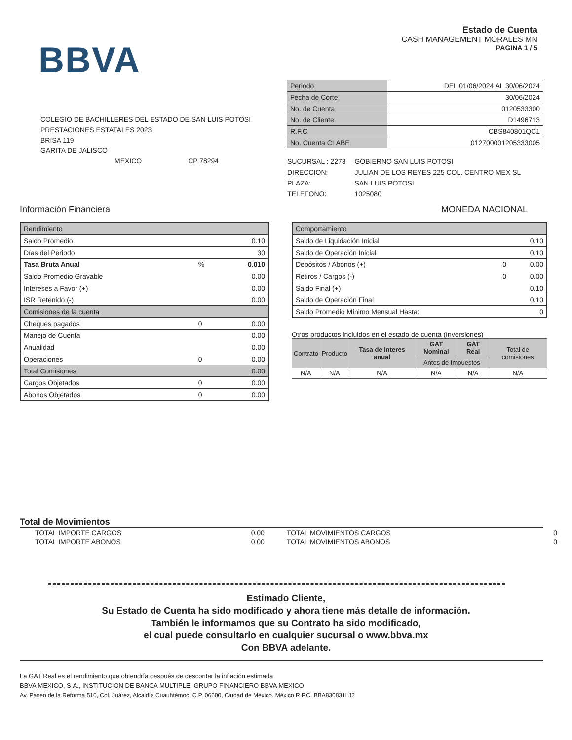BBVA
Estado de Cuenta
CASH MANAGEMENT MORALES MN
PAGINA 1 / 5
COLEGIO DE BACHILLERES DEL ESTADO DE SAN LUIS POTOSI
PRESTACIONES ESTATALES 2023
BRISA 119
GARITA DE JALISCO
MEXICO CP 78294
| Periodo | DEL 01/06/2024 AL 30/06/2024 |
| Fecha de Corte | 30/06/2024 |
| No. de Cuenta | 0120533300 |
| No. de Cliente | D1496713 |
| R.F.C | CBS840801QC1 |
| No. Cuenta CLABE | 012700001205333005 |
| SUCURSAL : 2273 | GOBIERNO SAN LUIS POTOSI |
| DIRECCION: | JULIAN DE LOS REYES 225 COL. CENTRO MEX SL |
| PLAZA: | SAN LUIS POTOSI |
| TELEFONO: | 1025080 |
Información Financiera MONEDA NACIONAL
| Rendimiento | | |
| Saldo Promedio | | 0.10 |
| Días del Periodo | | 30 |
| Tasa Bruta Anual | % | 0.010 |
| Saldo Promedio Gravable | | 0.00 |
| Intereses a Favor (+) | | 0.00 |
| ISR Retenido (-) | | 0.00 |
| Comisiones de la cuenta | | |
| Cheques pagados | 0 | 0.00 |
| Manejo de Cuenta | | 0.00 |
| Anualidad | | 0.00 |
| Operaciones | 0 | 0.00 |
| Total Comisiones | | 0.00 |
| Cargos Objetados | 0 | 0.00 |
| Abonos Objetados | 0 | 0.00 |
| Comportamiento | | |
| Saldo de Liquidación Inicial | | 0.10 |
| Saldo de Operación Inicial | | 0.10 |
| Depósitos / Abonos (+) | 0 | 0.00 |
| Retiros / Cargos (-) | 0 | 0.00 |
| Saldo Final (+) | | 0.10 |
| Saldo de Operación Final | | 0.10 |
| Saldo Promedio Mínimo Mensual Hasta: | | 0 |
Otros productos incluidos en el estado de cuenta (Inversiones)
| Contrato | Producto | Tasa de Interes anual | GAT Nominal | GAT Real | Total de comisiones |
| --- | --- | --- | --- | --- | --- |
| | | | Antes de Impuestos | | |
| N/A | N/A | N/A | N/A | N/A | N/A |
Total de Movimientos
| TOTAL IMPORTE CARGOS | 0.00 | TOTAL MOVIMIENTOS CARGOS | 0 |
| TOTAL IMPORTE ABONOS | 0.00 | TOTAL MOVIMIENTOS ABONOS | 0 |
Estimado Cliente,
Su Estado de Cuenta ha sido modificado y ahora tiene más detalle de información.
También le informamos que su Contrato ha sido modificado,
el cual puede consultarlo en cualquier sucursal o www.bbva.mx
Con BBVA adelante.
La GAT Real es el rendimiento que obtendría después de descontar la inflación estimada
BBVA MEXICO, S.A., INSTITUCION DE BANCA MULTIPLE, GRUPO FINANCIERO BBVA MEXICO
Av. Paseo de la Reforma 510, Col. Juárez, Alcaldía Cuauhtémoc, C.P. 06600, Ciudad de México. México R.F.C. BBA830831LJ2